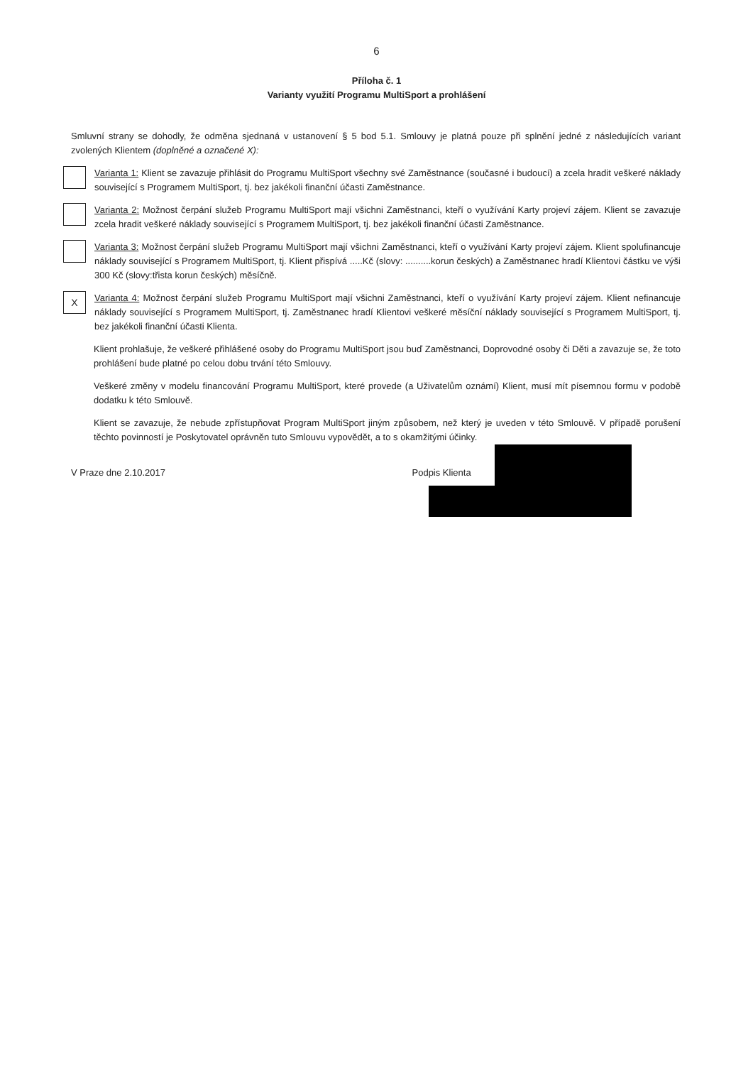6
Příloha č. 1
Varianty využití Programu MultiSport a prohlášení
Smluvní strany se dohodly, že odměna sjednaná v ustanovení § 5 bod 5.1. Smlouvy je platná pouze při splnění jedné z následujících variant zvolených Klientem (doplněné a označené X):
Varianta 1: Klient se zavazuje přihlásit do Programu MultiSport všechny své Zaměstnance (současné i budoucí) a zcela hradit veškeré náklady související s Programem MultiSport, tj. bez jakékoli finanční účasti Zaměstnance.
Varianta 2: Možnost čerpání služeb Programu MultiSport mají všichni Zaměstnanci, kteří o využívání Karty projeví zájem. Klient se zavazuje zcela hradit veškeré náklady související s Programem MultiSport, tj. bez jakékoli finanční účasti Zaměstnance.
Varianta 3: Možnost čerpání služeb Programu MultiSport mají všichni Zaměstnanci, kteří o využívání Karty projeví zájem. Klient spolufinancuje náklady související s Programem MultiSport, tj. Klient přispívá .....Kč (slovy: ..........korun českých) a Zaměstnanec hradí Klientovi částku ve výši 300 Kč (slovy:třista korun českých) měsíčně.
X
Varianta 4: Možnost čerpání služeb Programu MultiSport mají všichni Zaměstnanci, kteří o využívání Karty projeví zájem. Klient nefinancuje náklady související s Programem MultiSport, tj. Zaměstnanec hradí Klientovi veškeré měsíční náklady související s Programem MultiSport, tj. bez jakékoli finanční účasti Klienta.
Klient prohlašuje, že veškeré přihlášené osoby do Programu MultiSport jsou buď Zaměstnanci, Doprovodné osoby či Děti a zavazuje se, že toto prohlášení bude platné po celou dobu trvání této Smlouvy.
Veškeré změny v modelu financování Programu MultiSport, které provede (a Uživatelům oznámí) Klient, musí mít písemnou formu v podobě dodatku k této Smlouvě.
Klient se zavazuje, že nebude zpřístupňovat Program MultiSport jiným způsobem, než který je uveden v této Smlouvě. V případě porušení těchto povinností je Poskytovatel oprávněn tuto Smlouvu vypovědět, a to s okamžitými účinky.
V Praze dne 2.10.2017 Podpis Klienta